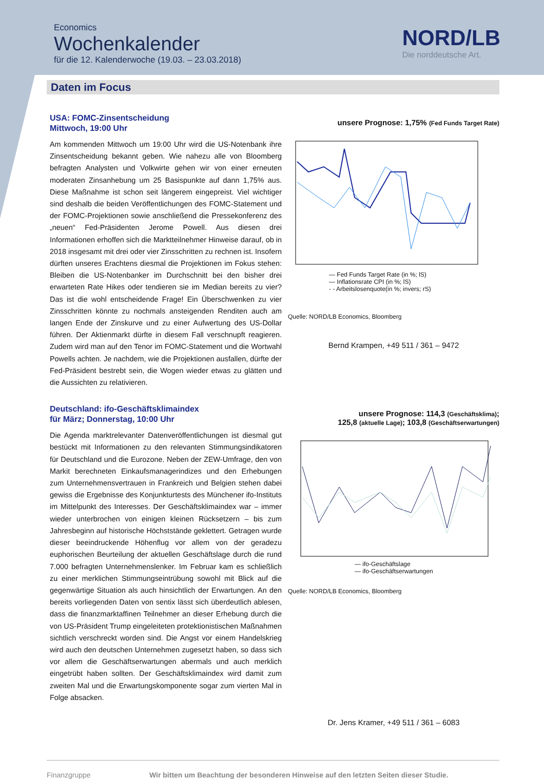Economics
Wochenkalender
für die 12. Kalenderwoche (19.03. – 23.03.2018)
NORD/LB
Die norddeutsche Art.
Daten im Focus
USA: FOMC-Zinsentscheidung
Mittwoch, 19:00 Uhr
Am kommenden Mittwoch um 19:00 Uhr wird die US-Notenbank ihre Zinsentscheidung bekannt geben. Wie nahezu alle von Bloomberg befragten Analysten und Volkwirte gehen wir von einer erneuten moderaten Zinsanhebung um 25 Basispunkte auf dann 1,75% aus. Diese Maßnahme ist schon seit längerem eingepreist. Viel wichtiger sind deshalb die beiden Veröffentlichungen des FOMC-Statement und der FOMC-Projektionen sowie anschließend die Pressekonferenz des „neuen“ Fed-Präsidenten Jerome Powell. Aus diesen drei Informationen erhoffen sich die Marktteilnehmer Hinweise darauf, ob in 2018 insgesamt mit drei oder vier Zinsschritten zu rechnen ist. Insofern dürften unseres Erachtens diesmal die Projektionen im Fokus stehen: Bleiben die US-Notenbanker im Durchschnitt bei den bisher drei erwarteten Rate Hikes oder tendieren sie im Median bereits zu vier? Das ist die wohl entscheidende Frage! Ein Überschwenken zu vier Zinsschritten könnte zu nochmals ansteigenden Renditen auch am langen Ende der Zinskurve und zu einer Aufwertung des US-Dollar führen. Der Aktienmarkt dürfte in diesem Fall verschnupft reagieren. Zudem wird man auf den Tenor im FOMC-Statement und die Wortwahl Powells achten. Je nachdem, wie die Projektionen ausfallen, dürfte der Fed-Präsident bestrebt sein, die Wogen wieder etwas zu glätten und die Aussichten zu relativieren.
unsere Prognose: 1,75% (Fed Funds Target Rate)
— Fed Funds Target Rate (in %; lS)
— Inflationsrate CPI (in %; lS)
- - Arbeitslosenquote(in %; invers; rS)
Quelle: NORD/LB Economics, Bloomberg
Bernd Krampen, +49 511 / 361 – 9472
Deutschland: ifo-Geschäftsklimaindex
für März; Donnerstag, 10:00 Uhr
Die Agenda marktrelevanter Datenveröffentlichungen ist diesmal gut bestückt mit Informationen zu den relevanten Stimmungsindikatoren für Deutschland und die Eurozone. Neben der ZEW-Umfrage, den von Markit berechneten Einkaufsmanagerindizes und den Erhebungen zum Unternehmensvertrauen in Frankreich und Belgien stehen dabei gewiss die Ergebnisse des Konjunkturtests des Münchener ifo-Instituts im Mittelpunkt des Interesses. Der Geschäftsklimaindex war – immer wieder unterbrochen von einigen kleinen Rücksetzern – bis zum Jahresbeginn auf historische Höchststände geklettert. Getragen wurde dieser beeindruckende Höhenflug vor allem von der geradezu euphorischen Beurteilung der aktuellen Geschäftslage durch die rund 7.000 befragten Unternehmenslenker. Im Februar kam es schließlich zu einer merklichen Stimmungseintrübung sowohl mit Blick auf die gegenwärtige Situation als auch hinsichtlich der Erwartungen. An den bereits vorliegenden Daten von sentix lässt sich überdeutlich ablesen, dass die finanzmarktaffinen Teilnehmer an dieser Erhebung durch die von US-Präsident Trump eingeleiteten protektionistischen Maßnahmen sichtlich verschreckt worden sind. Die Angst vor einem Handelskrieg wird auch den deutschen Unternehmen zugesetzt haben, so dass sich vor allem die Geschäftserwartungen abermals und auch merklich eingetrübt haben sollten. Der Geschäftsklimaindex wird damit zum zweiten Mal und die Erwartungskomponente sogar zum vierten Mal in Folge absacken.
unsere Prognose: 114,3 (Geschäftsklima);
125,8 (aktuelle Lage); 103,8 (Geschäftserwartungen)
— ifo-Geschäftslage
— ifo-Geschäftserwartungen
Quelle: NORD/LB Economics, Bloomberg
Dr. Jens Kramer, +49 511 / 361 – 6083
Finanzgruppe Wir bitten um Beachtung der besonderen Hinweise auf den letzten Seiten dieser Studie.